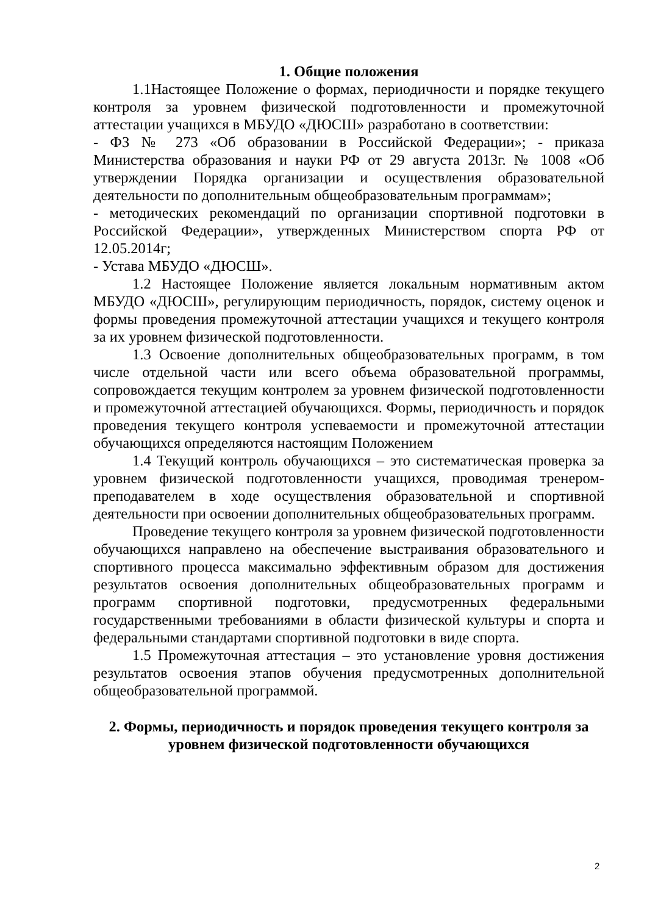1. Общие положения
1.1Настоящее Положение о формах, периодичности и порядке текущего контроля за уровнем физической подготовленности и промежуточной аттестации учащихся в МБУДО «ДЮСШ» разработано в соответствии:
- ФЗ № 273 «Об образовании в Российской Федерации»; - приказа Министерства образования и науки РФ от 29 августа 2013г. № 1008 «Об утверждении Порядка организации и осуществления образовательной деятельности по дополнительным общеобразовательным программам»;
- методических рекомендаций по организации спортивной подготовки в Российской Федерации», утвержденных Министерством спорта РФ от 12.05.2014г;
- Устава МБУДО «ДЮСШ».
1.2 Настоящее Положение является локальным нормативным актом МБУДО «ДЮСШ», регулирующим периодичность, порядок, систему оценок и формы проведения промежуточной аттестации учащихся и текущего контроля за их уровнем физической подготовленности.
1.3 Освоение дополнительных общеобразовательных программ, в том числе отдельной части или всего объема образовательной программы, сопровождается текущим контролем за уровнем физической подготовленности и промежуточной аттестацией обучающихся. Формы, периодичность и порядок проведения текущего контроля успеваемости и промежуточной аттестации обучающихся определяются настоящим Положением
1.4 Текущий контроль обучающихся – это систематическая проверка за уровнем физической подготовленности учащихся, проводимая тренером-преподавателем в ходе осуществления образовательной и спортивной деятельности при освоении дополнительных общеобразовательных программ.
Проведение текущего контроля за уровнем физической подготовленности обучающихся направлено на обеспечение выстраивания образовательного и спортивного процесса максимально эффективным образом для достижения результатов освоения дополнительных общеобразовательных программ и программ спортивной подготовки, предусмотренных федеральными государственными требованиями в области физической культуры и спорта и федеральными стандартами спортивной подготовки в виде спорта.
1.5 Промежуточная аттестация – это установление уровня достижения результатов освоения этапов обучения предусмотренных дополнительной общеобразовательной программой.
2. Формы, периодичность и порядок проведения текущего контроля за уровнем физической подготовленности обучающихся
2